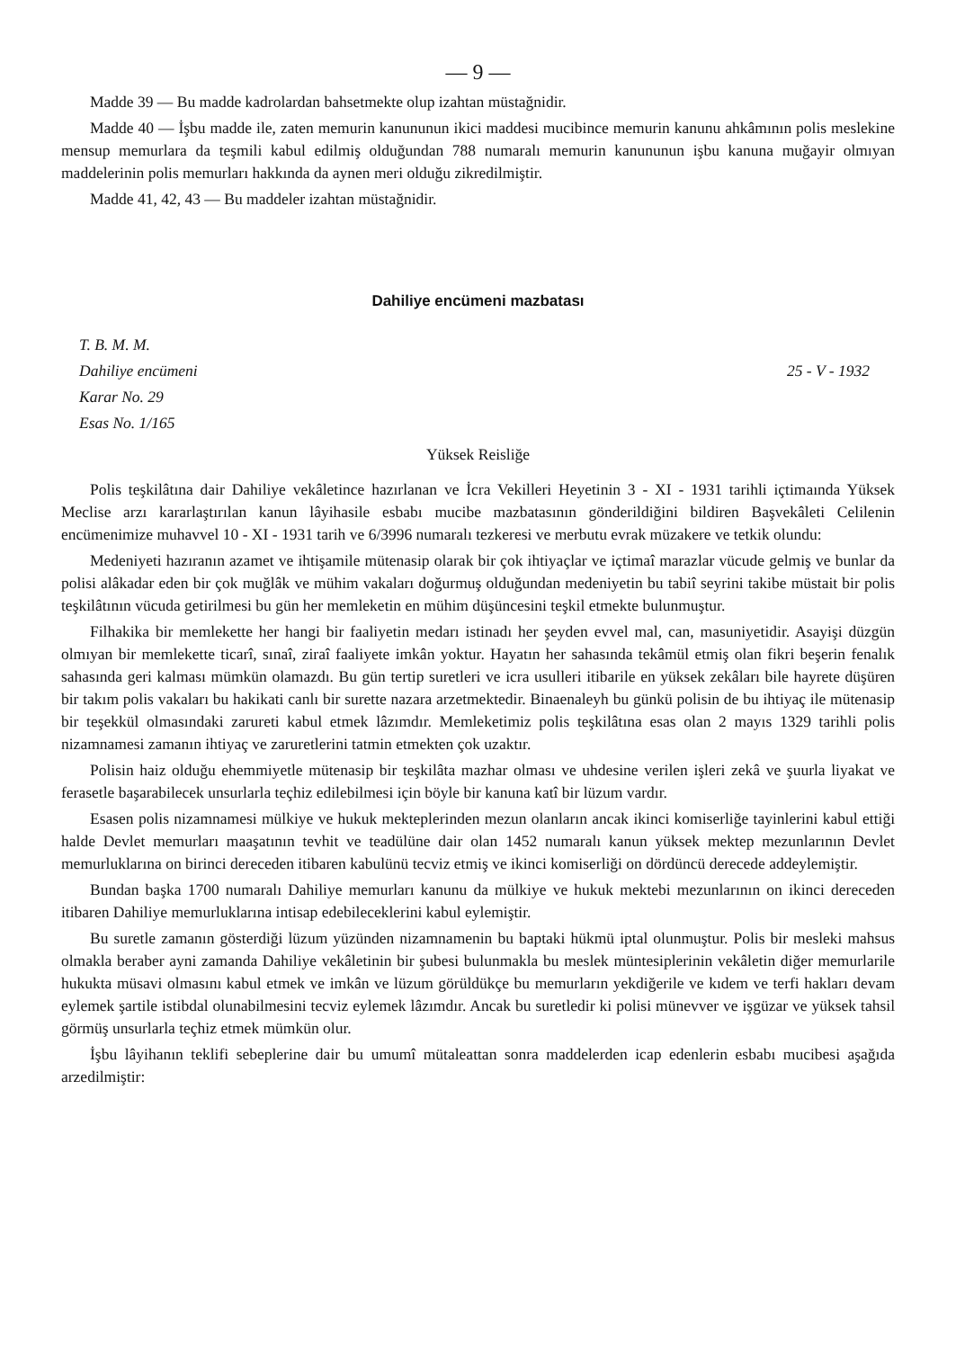— 9 —
Madde 39 — Bu madde kadrolardan bahsetmekte olup izahtan müstağnidir.
Madde 40 — İşbu madde ile, zaten memurin kanununun ikici maddesi mucibince memurin kanunu ahkâmının polis meslekine mensup memurlara da teşmili kabul edilmiş olduğundan 788 numaralı memurin kanununun işbu kanuna muğayir olmıyan maddelerinin polis memurları hakkında da aynen meri olduğu zikredilmiştir.
Madde 41, 42, 43 — Bu maddeler izahtan müstağnidir.
Dahiliye encümeni mazbatası
T. B. M. M.
Dahiliye encümeni
Karar No. 29
Esas No. 1/165
25 - V - 1932
Yüksek Reisliğe
Polis teşkilâtına dair Dahiliye vekâletince hazırlanan ve İcra Vekilleri Heyetinin 3 - XI - 1931 tarihli içtimaında Yüksek Meclise arzı kararlaştırılan kanun lâyihasile esbabı mucibe mazbatasının gönderildiğini bildiren Başvekâleti Celilenin encümenimize muhavvel 10 - XI - 1931 tarih ve 6/3996 numaralı tezkeresi ve merbutu evrak müzakere ve tetkik olundu:
Medeniyeti hazıranın azamet ve ihtişamile mütenasip olarak bir çok ihtiyaçlar ve içtimaî marazlar vücude gelmiş ve bunlar da polisi alâkadar eden bir çok muğlâk ve mühim vakaları doğurmuş olduğundan medeniyetin bu tabiî seyrini takibe müstait bir polis teşkilâtının vücuda getirilmesi bu gün her memleketin en mühim düşüncesini teşkil etmekte bulunmuştur.
Filhakika bir memlekette her hangi bir faaliyetin medarı istinadı her şeyden evvel mal, can, masuniyetidir. Asayişi düzgün olmıyan bir memlekette ticarî, sınaî, ziraî faaliyete imkân yoktur. Hayatın her sahasında tekâmül etmiş olan fikri beşerin fenalık sahasında geri kalması mümkün olamazdı. Bu gün tertip suretleri ve icra usulleri itibarile en yüksek zekâları bile hayrete düşüren bir takım polis vakaları bu hakikati canlı bir surette nazara arzetmektedir. Binaenaleyh bu günkü polisin de bu ihtiyaç ile mütenasip bir teşekkül olmasındaki zarureti kabul etmek lâzımdır. Memleketimiz polis teşkilâtına esas olan 2 mayıs 1329 tarihli polis nizamnamesi zamanın ihtiyaç ve zaruretlerini tatmin etmekten çok uzaktır.
Polisin haiz olduğu ehemmiyetle mütenasip bir teşkilâta mazhar olması ve uhdesine verilen işleri zekâ ve şuurla liyakat ve ferasetle başarabilecek unsurlarla teçhiz edilebilmesi için böyle bir kanuna katî bir lüzum vardır.
Esasen polis nizamnamesi mülkiye ve hukuk mekteplerinden mezun olanların ancak ikinci komiserliğe tayinlerini kabul ettiği halde Devlet memurları maaşatının tevhit ve teadülüne dair olan 1452 numaralı kanun yüksek mektep mezunlarının Devlet memurluklarına on birinci dereceden itibaren kabulünü tecviz etmiş ve ikinci komiserliği on dördüncü derecede addeylemiştir.
Bundan başka 1700 numaralı Dahiliye memurları kanunu da mülkiye ve hukuk mektebi mezunlarının on ikinci dereceden itibaren Dahiliye memurluklarına intisap edebileceklerini kabul eylemiştir.
Bu suretle zamanın gösterdiği lüzum yüzünden nizamnamenin bu baptaki hükmü iptal olunmuştur. Polis bir mesleki mahsus olmakla beraber ayni zamanda Dahiliye vekâletinin bir şubesi bulunmakla bu meslek müntesiplerinin vekâletin diğer memurlarile hukukta müsavi olmasını kabul etmek ve imkân ve lüzum görüldükçe bu memurların yekdiğerile ve kıdem ve terfi hakları devam eylemek şartile istibdal olunabilmesini tecviz eylemek lâzımdır. Ancak bu suretledir ki polisi münevver ve işgüzar ve yüksek tahsil görmüş unsurlarla teçhiz etmek mümkün olur.
İşbu lâyihanın teklifi sebeplerine dair bu umumî mütaleattan sonra maddelerden icap edenlerin esbabı mucibesi aşağıda arzedilmiştir: